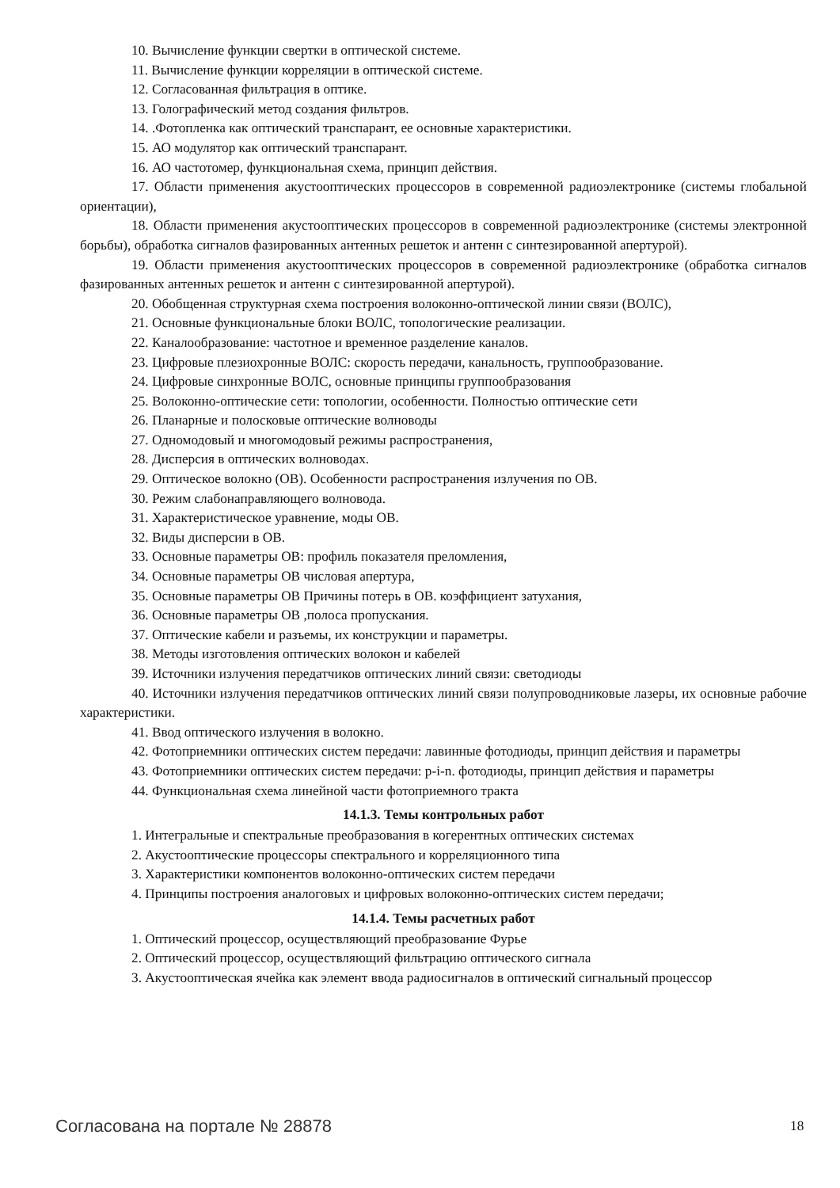10. Вычисление функции свертки в оптической системе.
11. Вычисление функции корреляции в оптической системе.
12. Согласованная фильтрация в оптике.
13. Голографический метод создания фильтров.
14. .Фотопленка как оптический транспарант, ее основные характеристики.
15. АО модулятор как оптический транспарант.
16. АО частотомер, функциональная схема, принцип действия.
17. Области применения акустооптических процессоров в современной радиоэлектронике (системы глобальной ориентации),
18. Области применения акустооптических процессоров в современной радиоэлектронике (системы электронной борьбы), обработка сигналов фазированных антенных решеток и антенн с синтезированной апертурой).
19. Области применения акустооптических процессоров в современной радиоэлектронике (обработка сигналов фазированных антенных решеток и антенн с синтезированной апертурой).
20. Обобщенная структурная схема построения волоконно-оптической линии связи (ВОЛС),
21. Основные функциональные блоки ВОЛС, топологические реализации.
22. Каналообразование: частотное и временное разделение каналов.
23. Цифровые плезиохронные ВОЛС: скорость передачи, канальность, группообразование.
24. Цифровые синхронные ВОЛС, основные принципы группообразования
25. Волоконно-оптические сети: топологии, особенности. Полностью оптические сети
26. Планарные и полосковые оптические волноводы
27. Одномодовый и многомодовый режимы распространения,
28. Дисперсия в оптических волноводах.
29. Оптическое волокно (ОВ). Особенности распространения излучения по ОВ.
30. Режим слабонаправляющего волновода.
31. Характеристическое уравнение, моды ОВ.
32. Виды дисперсии в ОВ.
33. Основные параметры ОВ: профиль показателя преломления,
34. Основные параметры ОВ числовая апертура,
35. Основные параметры ОВ Причины потерь в ОВ. коэффициент затухания,
36. Основные параметры ОВ ,полоса пропускания.
37. Оптические кабели и разъемы, их конструкции и параметры.
38. Методы изготовления оптических волокон и кабелей
39. Источники излучения передатчиков оптических линий связи: светодиоды
40. Источники излучения передатчиков оптических линий связи полупроводниковые лазеры, их основные рабочие характеристики.
41. Ввод оптического излучения в волокно.
42. Фотоприемники оптических систем передачи: лавинные фотодиоды, принцип действия и параметры
43. Фотоприемники оптических систем передачи: p-i-n. фотодиоды, принцип действия и параметры
44. Функциональная схема линейной части фотоприемного тракта
14.1.3. Темы контрольных работ
1. Интегральные и спектральные преобразования в когерентных оптических системах
2. Акустооптические процессоры спектрального и корреляционного типа
3. Характеристики компонентов волоконно-оптических систем передачи
4. Принципы построения аналоговых и цифровых волоконно-оптических систем передачи;
14.1.4. Темы расчетных работ
1. Оптический процессор, осуществляющий преобразование Фурье
2. Оптический процессор, осуществляющий фильтрацию оптического сигнала
3. Акустооптическая ячейка как элемент ввода радиосигналов в оптический сигнальный процессор
Согласована на портале № 28878 18